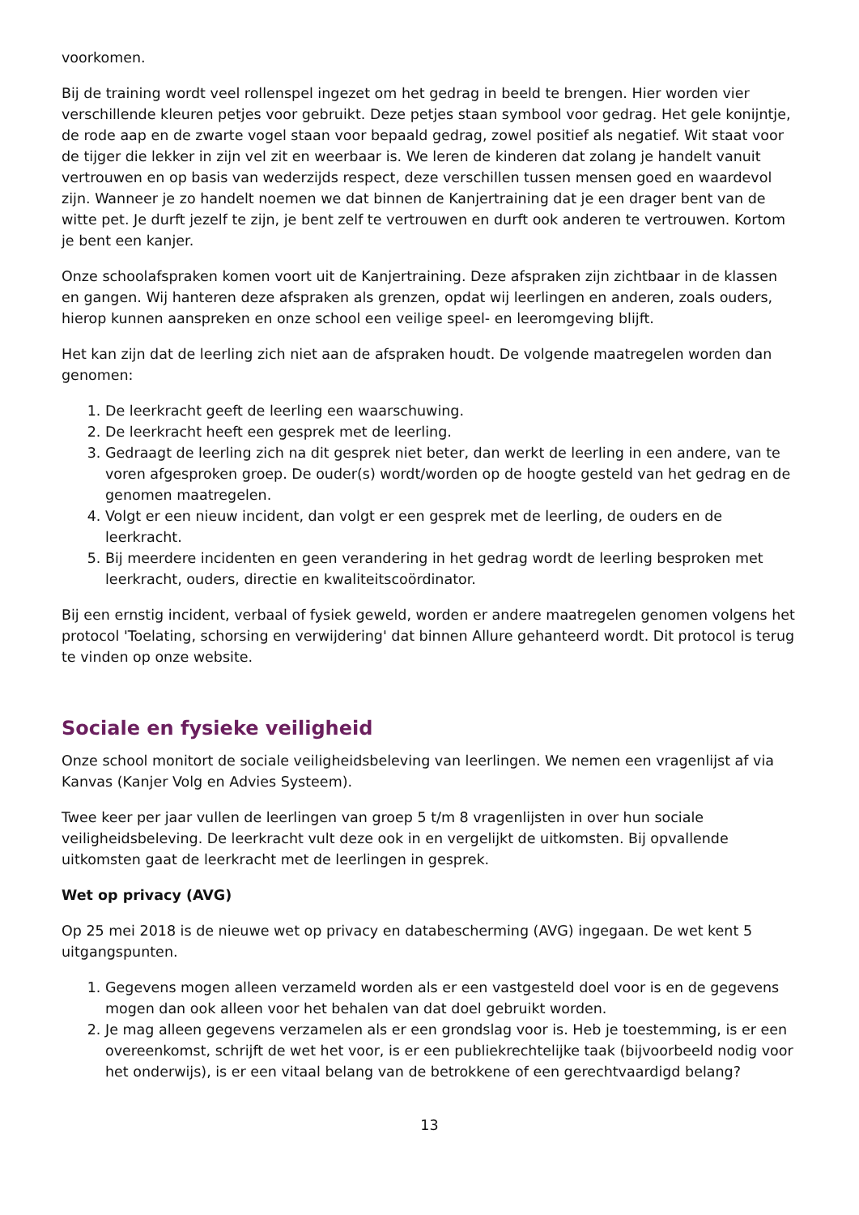voorkomen.
Bij de training wordt veel rollenspel ingezet om het gedrag in beeld te brengen. Hier worden vier verschillende kleuren petjes voor gebruikt. Deze petjes staan symbool voor gedrag. Het gele konijntje, de rode aap en de zwarte vogel staan voor bepaald gedrag, zowel positief als negatief. Wit staat voor de tijger die lekker in zijn vel zit en weerbaar is. We leren de kinderen dat zolang je handelt vanuit vertrouwen en op basis van wederzijds respect, deze verschillen tussen mensen goed en waardevol zijn. Wanneer je zo handelt noemen we dat binnen de Kanjertraining dat je een drager bent van de witte pet. Je durft jezelf te zijn, je bent zelf te vertrouwen en durft ook anderen te vertrouwen. Kortom je bent een kanjer.
Onze schoolafspraken komen voort uit de Kanjertraining. Deze afspraken zijn zichtbaar in de klassen en gangen. Wij hanteren deze afspraken als grenzen, opdat wij leerlingen en anderen, zoals ouders, hierop kunnen aanspreken en onze school een veilige speel- en leeromgeving blijft.
Het kan zijn dat de leerling zich niet aan de afspraken houdt. De volgende maatregelen worden dan genomen:
1. De leerkracht geeft de leerling een waarschuwing.
2. De leerkracht heeft een gesprek met de leerling.
3. Gedraagt de leerling zich na dit gesprek niet beter, dan werkt de leerling in een andere, van te voren afgesproken groep. De ouder(s) wordt/worden op de hoogte gesteld van het gedrag en de genomen maatregelen.
4. Volgt er een nieuw incident, dan volgt er een gesprek met de leerling, de ouders en de leerkracht.
5. Bij meerdere incidenten en geen verandering in het gedrag wordt de leerling besproken met leerkracht, ouders, directie en kwaliteitscoördinator.
Bij een ernstig incident, verbaal of fysiek geweld, worden er andere maatregelen genomen volgens het protocol 'Toelating, schorsing en verwijdering' dat binnen Allure gehanteerd wordt. Dit protocol is terug te vinden op onze website.
Sociale en fysieke veiligheid
Onze school monitort de sociale veiligheidsbeleving van leerlingen. We nemen een vragenlijst af via Kanvas (Kanjer Volg en Advies Systeem).
Twee keer per jaar vullen de leerlingen van groep 5 t/m 8 vragenlijsten in over hun sociale veiligheidsbeleving. De leerkracht vult deze ook in en vergelijkt de uitkomsten. Bij opvallende uitkomsten gaat de leerkracht met de leerlingen in gesprek.
Wet op privacy (AVG)
Op 25 mei 2018 is de nieuwe wet op privacy en databescherming (AVG) ingegaan. De wet kent 5 uitgangspunten.
1. Gegevens mogen alleen verzameld worden als er een vastgesteld doel voor is en de gegevens mogen dan ook alleen voor het behalen van dat doel gebruikt worden.
2. Je mag alleen gegevens verzamelen als er een grondslag voor is. Heb je toestemming, is er een overeenkomst, schrijft de wet het voor, is er een publiekrechtelijke taak (bijvoorbeeld nodig voor het onderwijs), is er een vitaal belang van de betrokkene of een gerechtvaardigd belang?
13